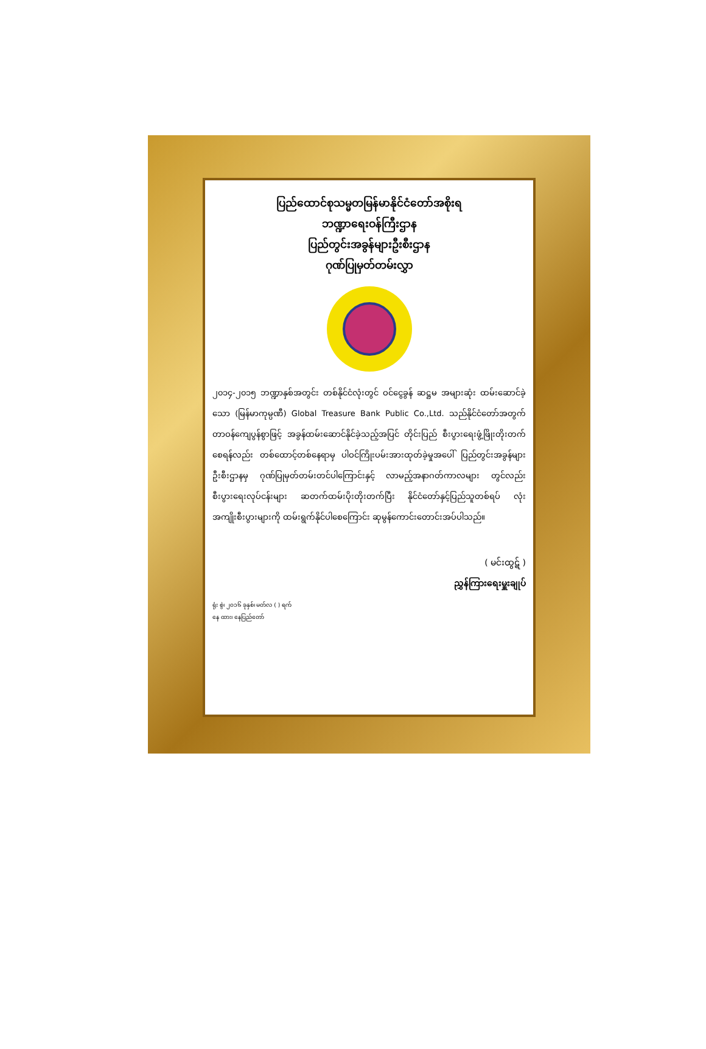ပြည်ထောင်စုသမ္မတမြန်မာနိုင်ငံတော်အစိုးရ
ဘဏ္ဍာရေးဝန်ကြီးဌာန
ပြည်တွင်းအခွန်များဦးစီးဌာန
ဂုဏ်ပြုမှတ်တမ်းလွှာ
၂၀၁၄-၂၀၁၅ ဘဏ္ဍာနှစ်အတွင်း တစ်နိုင်ငံလုံးတွင် ဝင်ငွေခွန် ဆဋ္ဌမ အများဆုံး ထမ်းဆောင်ခဲ့သော (မြန်မာကုမ္ပဏီ) Global Treasure Bank Public Co.,Ltd. သည်နိုင်ငံတော်အတွက် တာဝန်ကျေပွန်စွာဖြင့် အခွန်ထမ်းဆောင်နိုင်ခဲ့သည့်အပြင် တိုင်းပြည် စီးပွားရေးဖွံ့ဖြိုးတိုးတက်စေရန်လည်း တစ်ထောင့်တစ်နေရာမှ ပါဝင်ကြိုးပမ်းအားထုတ်ခဲ့မှုအပေါ် ပြည်တွင်းအခွန်များဦးစီးဌာနမှ ဂုဏ်ပြုမှတ်တမ်းတင်ပါကြောင်းနှင့် လာမည့်အနာဂတ်ကာလများ တွင်လည်း စီးပွားရေးလုပ်ငန်းများ ဆတက်ထမ်းပိုးတိုးတက်ပြီး နိုင်ငံတော်နှင့်ပြည်သူတစ်ရပ် လုံးအကျိုးစီးပွားများကို ထမ်းရွက်နိုင်ပါစေကြောင်း ဆုမွန်ကောင်းတောင်းအပ်ပါသည်။
( မင်းထွဋ် )
ညွှန်ကြားရေးမှူးချုပ်
ရုံး စွဲ၊ ၂၀၁၆ ခုနှစ်၊ မတ်လ ( ) ရက်
နေ ထား၊ နေပြည်တော်